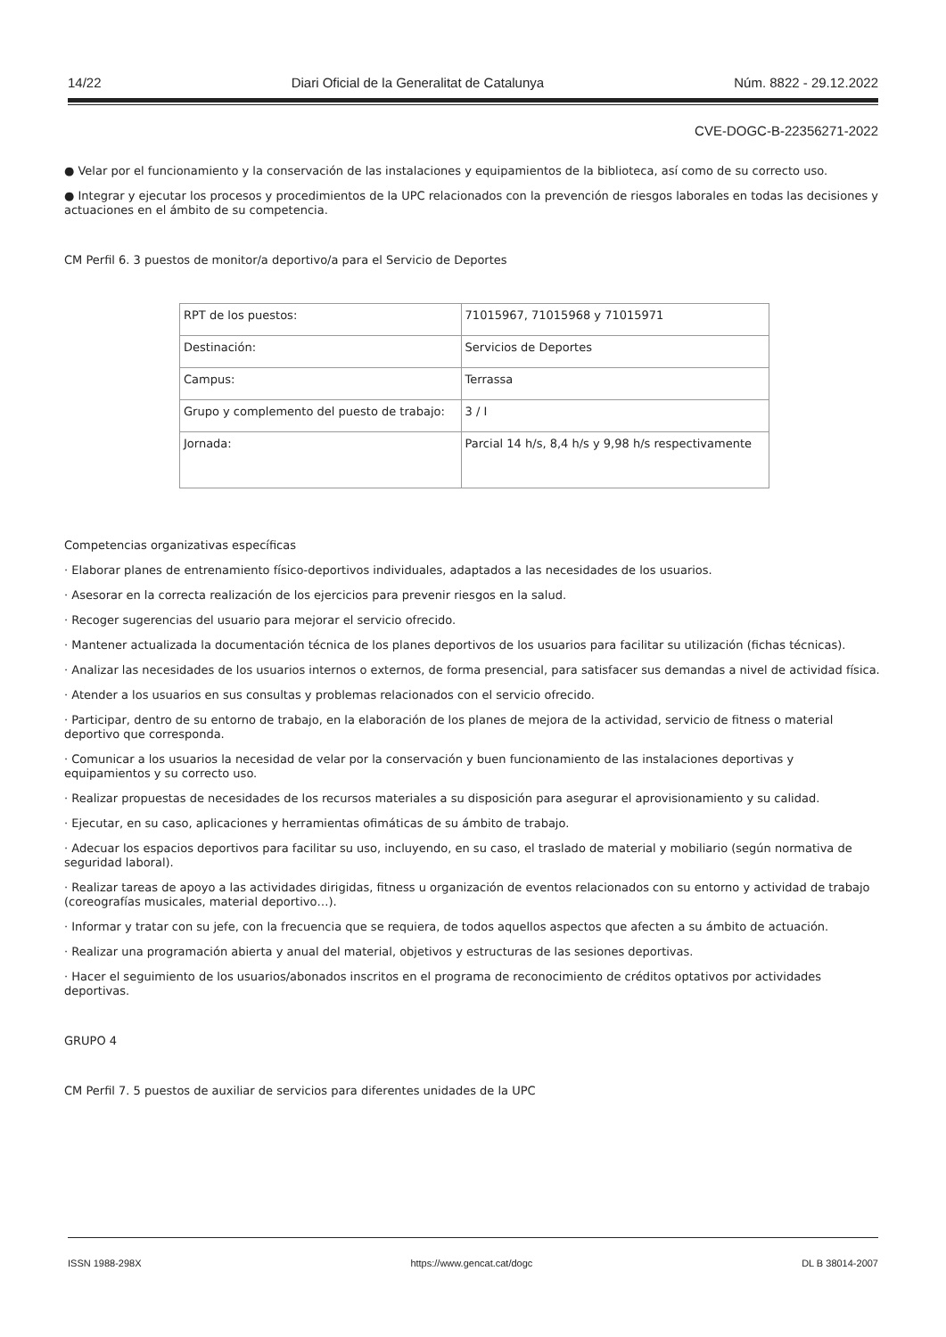14/22 Diari Oficial de la Generalitat de Catalunya Núm. 8822 - 29.12.2022
CVE-DOGC-B-22356271-2022
● Velar por el funcionamiento y la conservación de las instalaciones y equipamientos de la biblioteca, así como de su correcto uso.
● Integrar y ejecutar los procesos y procedimientos de la UPC relacionados con la prevención de riesgos laborales en todas las decisiones y actuaciones en el ámbito de su competencia.
CM Perfil 6. 3 puestos de monitor/a deportivo/a para el Servicio de Deportes
| RPT de los puestos: | 71015967, 71015968 y 71015971 |
| Destinación: | Servicios de Deportes |
| Campus: | Terrassa |
| Grupo y complemento del puesto de trabajo: | 3 / I |
| Jornada: | Parcial 14 h/s, 8,4 h/s y 9,98 h/s respectivamente |
Competencias organizativas específicas
· Elaborar planes de entrenamiento físico-deportivos individuales, adaptados a las necesidades de los usuarios.
· Asesorar en la correcta realización de los ejercicios para prevenir riesgos en la salud.
· Recoger sugerencias del usuario para mejorar el servicio ofrecido.
· Mantener actualizada la documentación técnica de los planes deportivos de los usuarios para facilitar su utilización (fichas técnicas).
· Analizar las necesidades de los usuarios internos o externos, de forma presencial, para satisfacer sus demandas a nivel de actividad física.
· Atender a los usuarios en sus consultas y problemas relacionados con el servicio ofrecido.
· Participar, dentro de su entorno de trabajo, en la elaboración de los planes de mejora de la actividad, servicio de fitness o material deportivo que corresponda.
· Comunicar a los usuarios la necesidad de velar por la conservación y buen funcionamiento de las instalaciones deportivas y equipamientos y su correcto uso.
· Realizar propuestas de necesidades de los recursos materiales a su disposición para asegurar el aprovisionamiento y su calidad.
· Ejecutar, en su caso, aplicaciones y herramientas ofimáticas de su ámbito de trabajo.
· Adecuar los espacios deportivos para facilitar su uso, incluyendo, en su caso, el traslado de material y mobiliario (según normativa de seguridad laboral).
· Realizar tareas de apoyo a las actividades dirigidas, fitness u organización de eventos relacionados con su entorno y actividad de trabajo (coreografías musicales, material deportivo…).
· Informar y tratar con su jefe, con la frecuencia que se requiera, de todos aquellos aspectos que afecten a su ámbito de actuación.
· Realizar una programación abierta y anual del material, objetivos y estructuras de las sesiones deportivas.
· Hacer el seguimiento de los usuarios/abonados inscritos en el programa de reconocimiento de créditos optativos por actividades deportivas.
GRUPO 4
CM Perfil 7. 5 puestos de auxiliar de servicios para diferentes unidades de la UPC
ISSN 1988-298X https://www.gencat.cat/dogc DL B 38014-2007